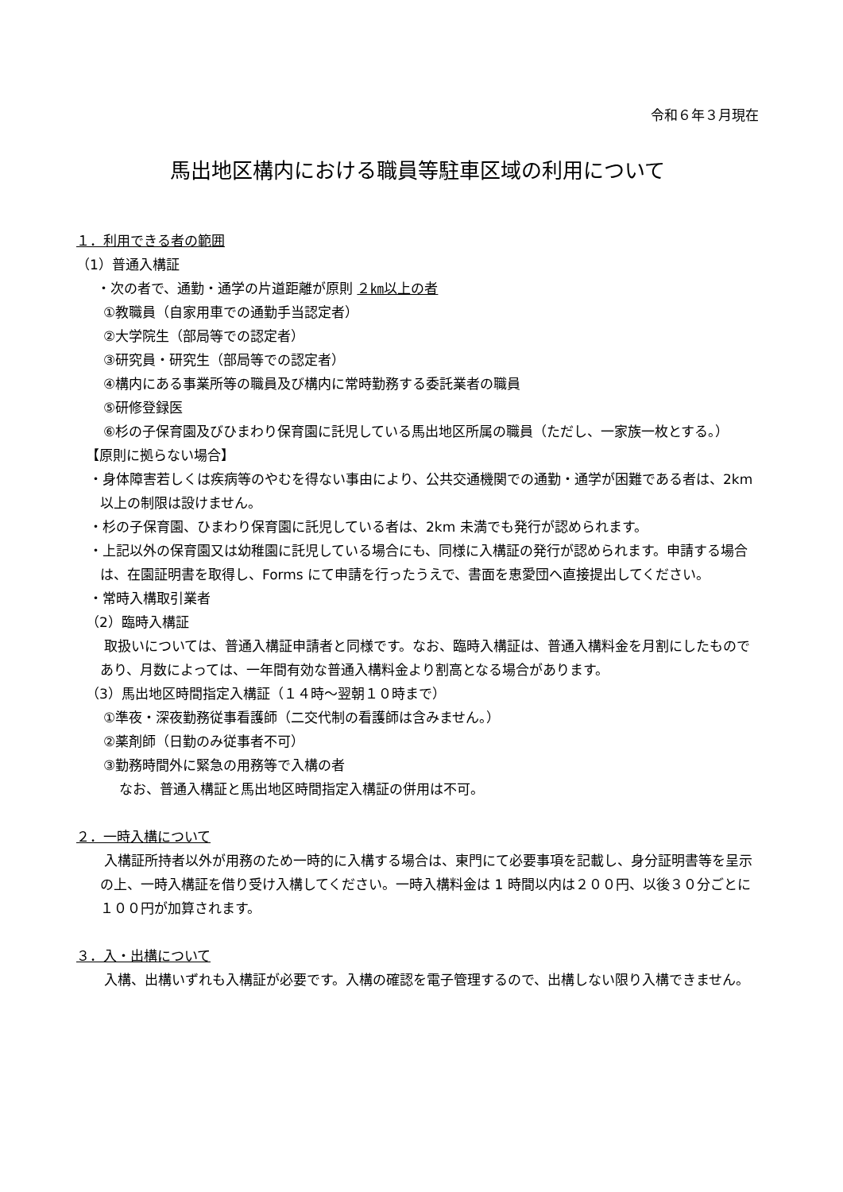令和６年３月現在
馬出地区構内における職員等駐車区域の利用について
１．利用できる者の範囲
（1）普通入構証
・次の者で、通勤・通学の片道距離が原則 ２㎞以上の者
①教職員（自家用車での通勤手当認定者）
②大学院生（部局等での認定者）
③研究員・研究生（部局等での認定者）
④構内にある事業所等の職員及び構内に常時勤務する委託業者の職員
⑤研修登録医
⑥杉の子保育園及びひまわり保育園に託児している馬出地区所属の職員（ただし、一家族一枚とする。）
【原則に拠らない場合】
・身体障害若しくは疾病等のやむを得ない事由により、公共交通機関での通勤・通学が困難である者は、2km 以上の制限は設けません。
・杉の子保育園、ひまわり保育園に託児している者は、2km 未満でも発行が認められます。
・上記以外の保育園又は幼稚園に託児している場合にも、同様に入構証の発行が認められます。申請する場合は、在園証明書を取得し、Forms にて申請を行ったうえで、書面を恵愛団へ直接提出してください。
・常時入構取引業者
（2）臨時入構証
取扱いについては、普通入構証申請者と同様です。なお、臨時入構証は、普通入構料金を月割にしたものであり、月数によっては、一年間有効な普通入構料金より割高となる場合があります。
（3）馬出地区時間指定入構証（１４時～翌朝１０時まで）
①準夜・深夜勤務従事看護師（二交代制の看護師は含みません。）
②薬剤師（日勤のみ従事者不可）
③勤務時間外に緊急の用務等で入構の者
なお、普通入構証と馬出地区時間指定入構証の併用は不可。
２．一時入構について
入構証所持者以外が用務のため一時的に入構する場合は、東門にて必要事項を記載し、身分証明書等を呈示の上、一時入構証を借り受け入構してください。一時入構料金は 1 時間以内は２００円、以後３０分ごとに１００円が加算されます。
３．入・出構について
入構、出構いずれも入構証が必要です。入構の確認を電子管理するので、出構しない限り入構できません。